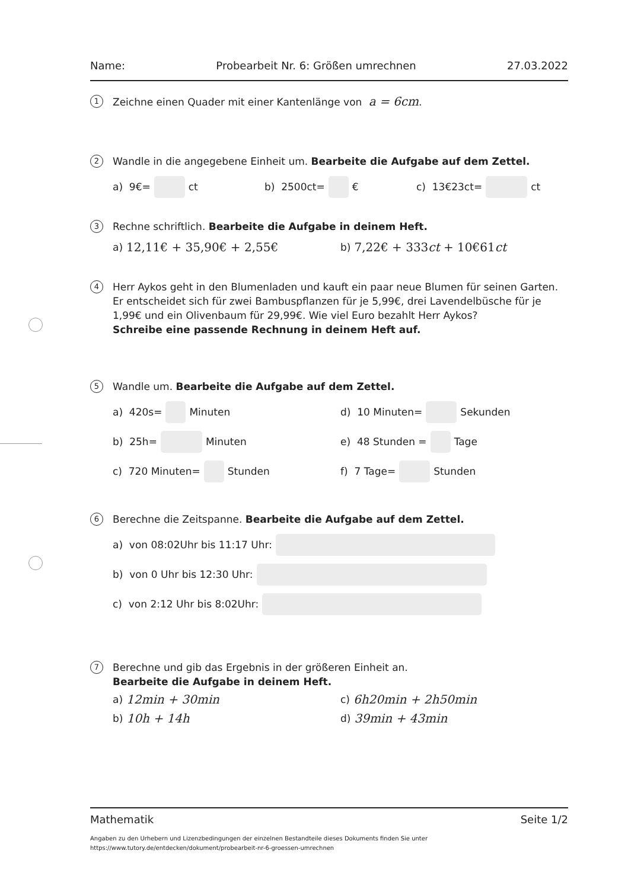Name: Probearbeit Nr. 6: Größen umrechnen 27.03.2022
1
Zeichne einen Quader mit einer Kantenlänge von a = 6cm.
2
Wandle in die angegebene Einheit um. Bearbeite die Aufgabe auf dem Zettel.
a) 9€= ct b) 2500ct= € c) 13€23ct= ct
3
Rechne schriftlich. Bearbeite die Aufgabe in deinem Heft.
a) 12,11€ + 35,90€ + 2,55€
b) 7,22€ + 333ct + 10€61ct
4
Herr Aykos geht in den Blumenladen und kauft ein paar neue Blumen für seinen Garten. Er entscheidet sich für zwei Bambuspflanzen für je 5,99€, drei Lavendelbüsche für je 1,99€ und ein Olivenbaum für 29,99€. Wie viel Euro bezahlt Herr Aykos?
Schreibe eine passende Rechnung in deinem Heft auf.
5
Wandle um. Bearbeite die Aufgabe auf dem Zettel.
a) 420s= Minuten d) 10 Minuten= Sekunden
b) 25h= Minuten e) 48 Stunden = Tage
c) 720 Minuten= Stunden f) 7 Tage= Stunden
6
Berechne die Zeitspanne. Bearbeite die Aufgabe auf dem Zettel.
a) von 08:02Uhr bis 11:17 Uhr:
b) von 0 Uhr bis 12:30 Uhr:
c) von 2:12 Uhr bis 8:02Uhr:
7
Berechne und gib das Ergebnis in der größeren Einheit an.
Bearbeite die Aufgabe in deinem Heft.
a) 12min + 30min
c) 6h20min + 2h50min
b) 10h + 14h
d) 39min + 43min
Mathematik Seite 1/2
Angaben zu den Urhebern und Lizenzbedingungen der einzelnen Bestandteile dieses Dokuments finden Sie unter
https://www.tutory.de/entdecken/dokument/probearbeit-nr-6-groessen-umrechnen